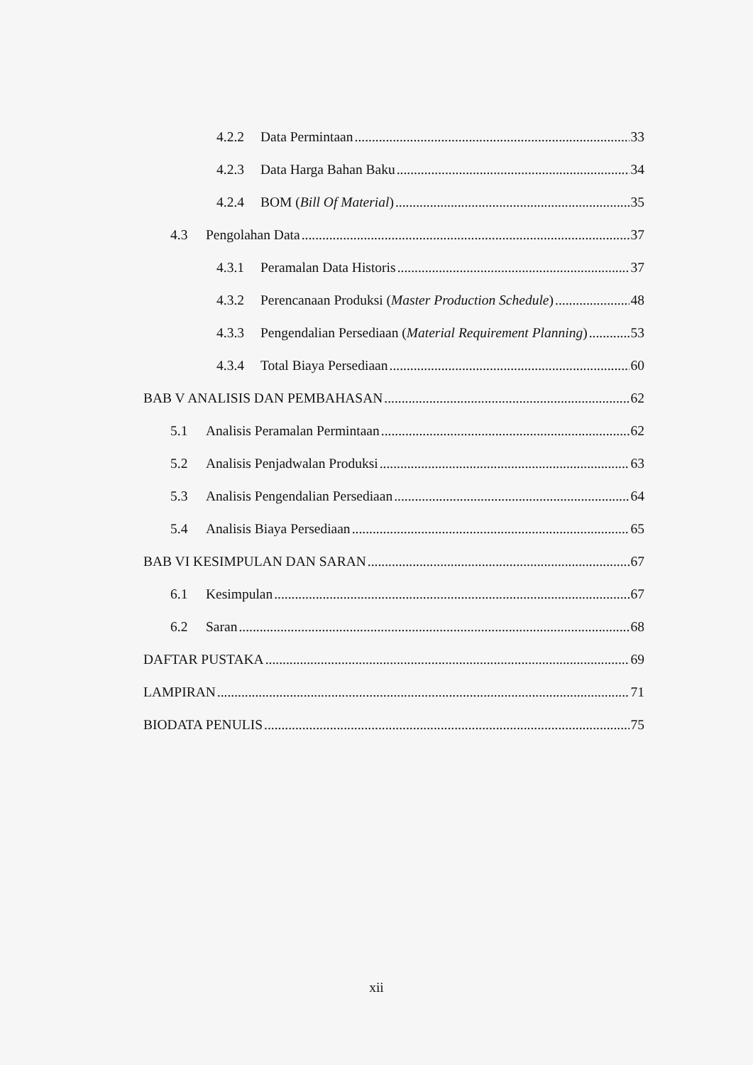4.2.2 Data Permintaan 33
4.2.3 Data Harga Bahan Baku 34
4.2.4 BOM (Bill Of Material) 35
4.3 Pengolahan Data 37
4.3.1 Peramalan Data Historis 37
4.3.2 Perencanaan Produksi (Master Production Schedule) 48
4.3.3 Pengendalian Persediaan (Material Requirement Planning) 53
4.3.4 Total Biaya Persediaan 60
BAB V ANALISIS DAN PEMBAHASAN 62
5.1 Analisis Peramalan Permintaan 62
5.2 Analisis Penjadwalan Produksi 63
5.3 Analisis Pengendalian Persediaan 64
5.4 Analisis Biaya Persediaan 65
BAB VI KESIMPULAN DAN SARAN 67
6.1 Kesimpulan 67
6.2 Saran 68
DAFTAR PUSTAKA 69
LAMPIRAN 71
BIODATA PENULIS 75
xii